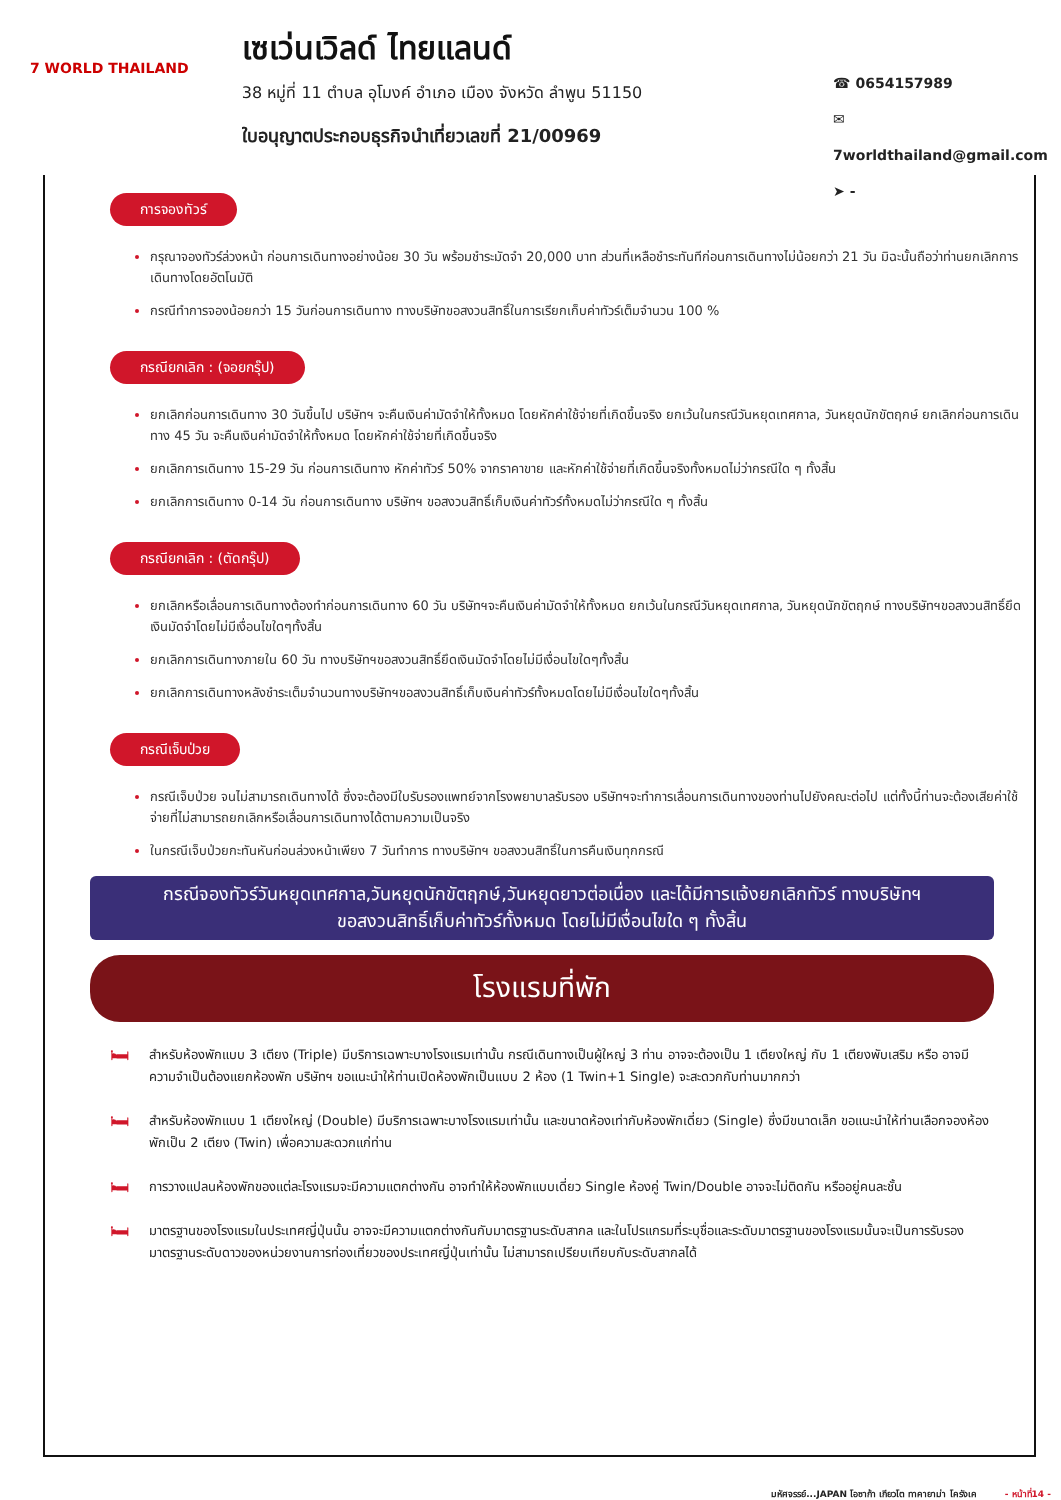7 WORLD THAILAND
เซเว่นเวิลด์ ไทยแลนด์
38 หมู่ที่ 11 ตำบล อุโมงค์ อำเภอ เมือง จังหวัด ลำพูน 51150
ใบอนุญาตประกอบธุรกิจนำเที่ยวเลขที่ 21/00969
☎ 0654157989
✉ 7worldthailand@gmail.com
➤ -
การจองทัวร์
กรุณาจองทัวร์ล่วงหน้า ก่อนการเดินทางอย่างน้อย 30 วัน พร้อมชำระมัดจำ 20,000 บาท ส่วนที่เหลือชำระทันทีก่อนการเดินทางไม่น้อยกว่า 21 วัน มิฉะนั้นถือว่าท่านยกเลิกการเดินทางโดยอัตโนมัติ
กรณีทำการจองน้อยกว่า 15 วันก่อนการเดินทาง ทางบริษัทขอสงวนสิทธิ์ในการเรียกเก็บค่าทัวร์เต็มจำนวน 100 %
กรณียกเลิก : (จอยกรุ๊ป)
ยกเลิกก่อนการเดินทาง 30 วันขึ้นไป บริษัทฯ จะคืนเงินค่ามัดจำให้ทั้งหมด โดยหักค่าใช้จ่ายที่เกิดขึ้นจริง ยกเว้นในกรณีวันหยุดเทศกาล, วันหยุดนักขัตฤกษ์ ยกเลิกก่อนการเดินทาง 45 วัน จะคืนเงินค่ามัดจำให้ทั้งหมด โดยหักค่าใช้จ่ายที่เกิดขึ้นจริง
ยกเลิกการเดินทาง 15-29 วัน ก่อนการเดินทาง หักค่าทัวร์ 50% จากราคาขาย และหักค่าใช้จ่ายที่เกิดขึ้นจริงทั้งหมดไม่ว่ากรณีใด ๆ ทั้งสิ้น
ยกเลิกการเดินทาง 0-14 วัน ก่อนการเดินทาง บริษัทฯ ขอสงวนสิทธิ์เก็บเงินค่าทัวร์ทั้งหมดไม่ว่ากรณีใด ๆ ทั้งสิ้น
กรณียกเลิก : (ตัดกรุ๊ป)
ยกเลิกหรือเลื่อนการเดินทางต้องทำก่อนการเดินทาง 60 วัน บริษัทฯจะคืนเงินค่ามัดจำให้ทั้งหมด ยกเว้นในกรณีวันหยุดเทศกาล, วันหยุดนักขัตฤกษ์ ทางบริษัทฯขอสงวนสิทธิ์ยึดเงินมัดจำโดยไม่มีเงื่อนไขใดๆทั้งสิ้น
ยกเลิกการเดินทางภายใน 60 วัน ทางบริษัทฯขอสงวนสิทธิ์ยึดเงินมัดจำโดยไม่มีเงื่อนไขใดๆทั้งสิ้น
ยกเลิกการเดินทางหลังชำระเต็มจำนวนทางบริษัทฯขอสงวนสิทธิ์เก็บเงินค่าทัวร์ทั้งหมดโดยไม่มีเงื่อนไขใดๆทั้งสิ้น
กรณีเจ็บป่วย
กรณีเจ็บป่วย จนไม่สามารถเดินทางได้ ซึ่งจะต้องมีใบรับรองแพทย์จากโรงพยาบาลรับรอง บริษัทฯจะทำการเลื่อนการเดินทางของท่านไปยังคณะต่อไป แต่ทั้งนี้ท่านจะต้องเสียค่าใช้จ่ายที่ไม่สามารถยกเลิกหรือเลื่อนการเดินทางได้ตามความเป็นจริง
ในกรณีเจ็บป่วยกะทันหันก่อนล่วงหน้าเพียง 7 วันทำการ ทางบริษัทฯ ขอสงวนสิทธิ์ในการคืนเงินทุกกรณี
กรณีจองทัวร์วันหยุดเทศกาล,วันหยุดนักขัตฤกษ์,วันหยุดยาวต่อเนื่อง และได้มีการแจ้งยกเลิกทัวร์ ทางบริษัทฯ
ขอสงวนสิทธิ์เก็บค่าทัวร์ทั้งหมด โดยไม่มีเงื่อนไขใด ๆ ทั้งสิ้น
โรงแรมที่พัก
🛏
สำหรับห้องพักแบบ 3 เตียง (Triple) มีบริการเฉพาะบางโรงแรมเท่านั้น กรณีเดินทางเป็นผู้ใหญ่ 3 ท่าน อาจจะต้องเป็น 1 เตียงใหญ่ กับ 1 เตียงพับเสริม หรือ อาจมีความจำเป็นต้องแยกห้องพัก บริษัทฯ ขอแนะนำให้ท่านเปิดห้องพักเป็นแบบ 2 ห้อง (1 Twin+1 Single) จะสะดวกกับท่านมากกว่า
🛏
สำหรับห้องพักแบบ 1 เตียงใหญ่ (Double) มีบริการเฉพาะบางโรงแรมเท่านั้น และขนาดห้องเท่ากับห้องพักเดี่ยว (Single) ซึ่งมีขนาดเล็ก ขอแนะนำให้ท่านเลือกจองห้องพักเป็น 2 เตียง (Twin) เพื่อความสะดวกแก่ท่าน
🛏
การวางแปลนห้องพักของแต่ละโรงแรมจะมีความแตกต่างกัน อาจทำให้ห้องพักแบบเดี่ยว Single ห้องคู่ Twin/Double อาจจะไม่ติดกัน หรืออยู่คนละชั้น
🛏
มาตรฐานของโรงแรมในประเทศญี่ปุ่นนั้น อาจจะมีความแตกต่างกันกับมาตรฐานระดับสากล และในโปรแกรมที่ระบุชื่อและระดับมาตรฐานของโรงแรมนั้นจะเป็นการรับรองมาตรฐานระดับดาวของหน่วยงานการท่องเที่ยวของประเทศญี่ปุ่นเท่านั้น ไม่สามารถเปรียบเทียบกับระดับสากลได้
มหัศจรรย์...JAPAN โอซาก้า เกียวโต ทาคายาม่า โครังเค - หน้าที่14 -